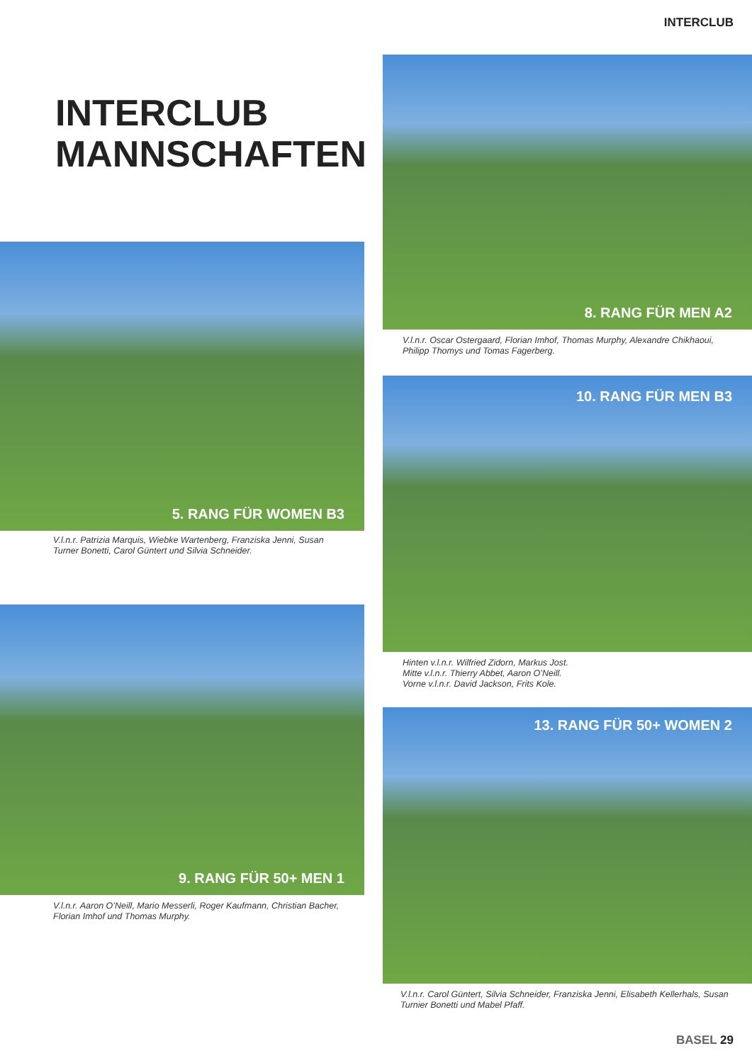INTERCLUB
INTERCLUB
MANNSCHAFTEN
8. RANG FÜR MEN A2
V.l.n.r. Oscar Ostergaard, Florian Imhof, Thomas Murphy, Alexandre Chikhaoui, Philipp Thomys und Tomas Fagerberg.
5. RANG FÜR WOMEN B3
V.l.n.r. Patrizia Marquis, Wiebke Wartenberg, Franziska Jenni, Susan Turner Bonetti, Carol Güntert und Silvia Schneider.
10. RANG FÜR MEN B3
Hinten v.l.n.r. Wilfried Zidorn, Markus Jost.
Mitte v.l.n.r. Thierry Abbet, Aaron O’Neill.
Vorne v.l.n.r. David Jackson, Frits Kole.
9. RANG FÜR 50+ MEN 1
V.l.n.r. Aaron O’Neill, Mario Messerli, Roger Kaufmann, Christian Bacher, Florian Imhof und Thomas Murphy.
13. RANG FÜR 50+ WOMEN 2
V.l.n.r. Carol Güntert, Silvia Schneider, Franziska Jenni, Elisabeth Kellerhals, Susan Turnier Bonetti und Mabel Pfaff.
BASEL 29